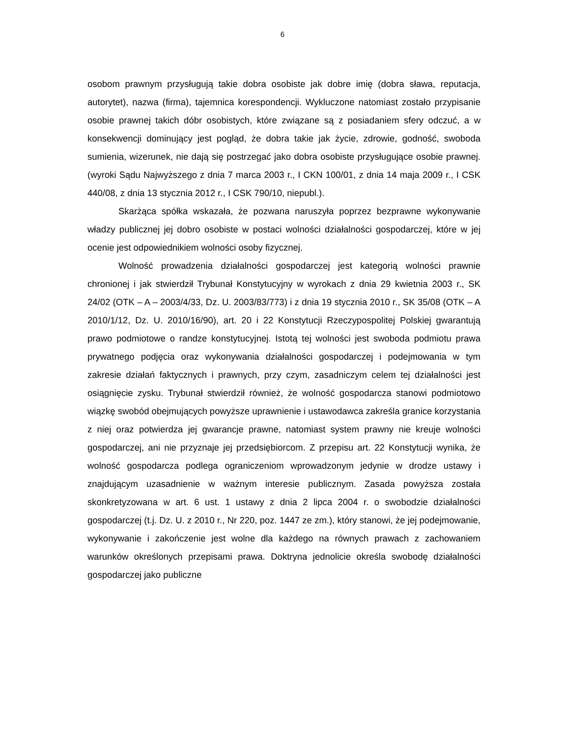6
osobom prawnym przysługują takie dobra osobiste jak dobre imię (dobra sława, reputacja, autorytet), nazwa (firma), tajemnica korespondencji. Wykluczone natomiast zostało przypisanie osobie prawnej takich dóbr osobistych, które związane są z posiadaniem sfery odczuć, a w konsekwencji dominujący jest pogląd, że dobra takie jak życie, zdrowie, godność, swoboda sumienia, wizerunek, nie dają się postrzegać jako dobra osobiste przysługujące osobie prawnej. (wyroki Sądu Najwyższego z dnia 7 marca 2003 r., I CKN 100/01, z dnia 14 maja 2009 r., I CSK 440/08, z dnia 13 stycznia 2012 r., I CSK 790/10, niepubl.).
Skarżąca spółka wskazała, że pozwana naruszyła poprzez bezprawne wykonywanie władzy publicznej jej dobro osobiste w postaci wolności działalności gospodarczej, które w jej ocenie jest odpowiednikiem wolności osoby fizycznej.
Wolność prowadzenia działalności gospodarczej jest kategorią wolności prawnie chronionej i jak stwierdził Trybunał Konstytucyjny w wyrokach z dnia 29 kwietnia 2003 r., SK 24/02 (OTK – A – 2003/4/33, Dz. U. 2003/83/773) i z dnia 19 stycznia 2010 r., SK 35/08 (OTK – A 2010/1/12, Dz. U. 2010/16/90), art. 20 i 22 Konstytucji Rzeczypospolitej Polskiej gwarantują prawo podmiotowe o randze konstytucyjnej. Istotą tej wolności jest swoboda podmiotu prawa prywatnego podjęcia oraz wykonywania działalności gospodarczej i podejmowania w tym zakresie działań faktycznych i prawnych, przy czym, zasadniczym celem tej działalności jest osiągnięcie zysku. Trybunał stwierdził również, że wolność gospodarcza stanowi podmiotowo wiązkę swobód obejmujących powyższe uprawnienie i ustawodawca zakreśla granice korzystania z niej oraz potwierdza jej gwarancje prawne, natomiast system prawny nie kreuje wolności gospodarczej, ani nie przyznaje jej przedsiębiorcom. Z przepisu art. 22 Konstytucji wynika, że wolność gospodarcza podlega ograniczeniom wprowadzonym jedynie w drodze ustawy i znajdującym uzasadnienie w ważnym interesie publicznym. Zasada powyższa została skonkretyzowana w art. 6 ust. 1 ustawy z dnia 2 lipca 2004 r. o swobodzie działalności gospodarczej (t.j. Dz. U. z 2010 r., Nr 220, poz. 1447 ze zm.), który stanowi, że jej podejmowanie, wykonywanie i zakończenie jest wolne dla każdego na równych prawach z zachowaniem warunków określonych przepisami prawa. Doktryna jednolicie określa swobodę działalności gospodarczej jako publiczne